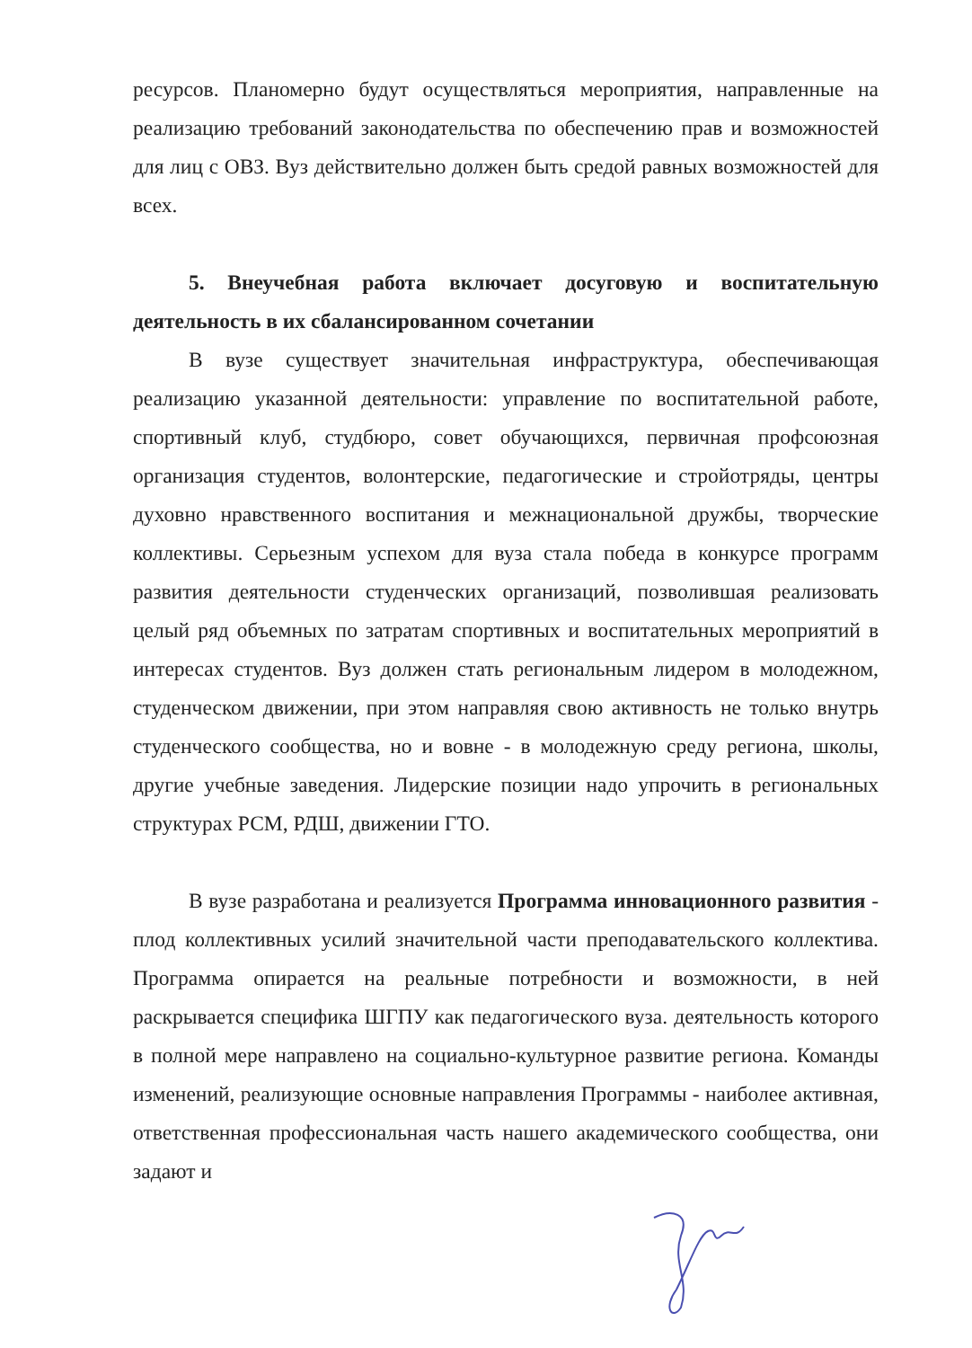ресурсов. Планомерно будут осуществляться мероприятия, направленные на реализацию требований законодательства по обеспечению прав и возможностей для лиц с ОВЗ. Вуз действительно должен быть средой равных возможностей для всех.
5. Внеучебная работа включает досуговую и воспитательную деятельность в их сбалансированном сочетании
В вузе существует значительная инфраструктура, обеспечивающая реализацию указанной деятельности: управление по воспитательной работе, спортивный клуб, студбюро, совет обучающихся, первичная профсоюзная организация студентов, волонтерские, педагогические и стройотряды, центры духовно нравственного воспитания и межнациональной дружбы, творческие коллективы. Серьезным успехом для вуза стала победа в конкурсе программ развития деятельности студенческих организаций, позволившая реализовать целый ряд объемных по затратам спортивных и воспитательных мероприятий в интересах студентов. Вуз должен стать региональным лидером в молодежном, студенческом движении, при этом направляя свою активность не только внутрь студенческого сообщества, но и вовне - в молодежную среду региона, школы, другие учебные заведения. Лидерские позиции надо упрочить в региональных структурах РСМ, РДШ, движении ГТО.
В вузе разработана и реализуется Программа инновационного развития - плод коллективных усилий значительной части преподавательского коллектива. Программа опирается на реальные потребности и возможности, в ней раскрывается специфика ШГПУ как педагогического вуза. деятельность которого в полной мере направлено на социально-культурное развитие региона. Команды изменений, реализующие основные направления Программы - наиболее активная, ответственная профессиональная часть нашего академического сообщества, они задают и